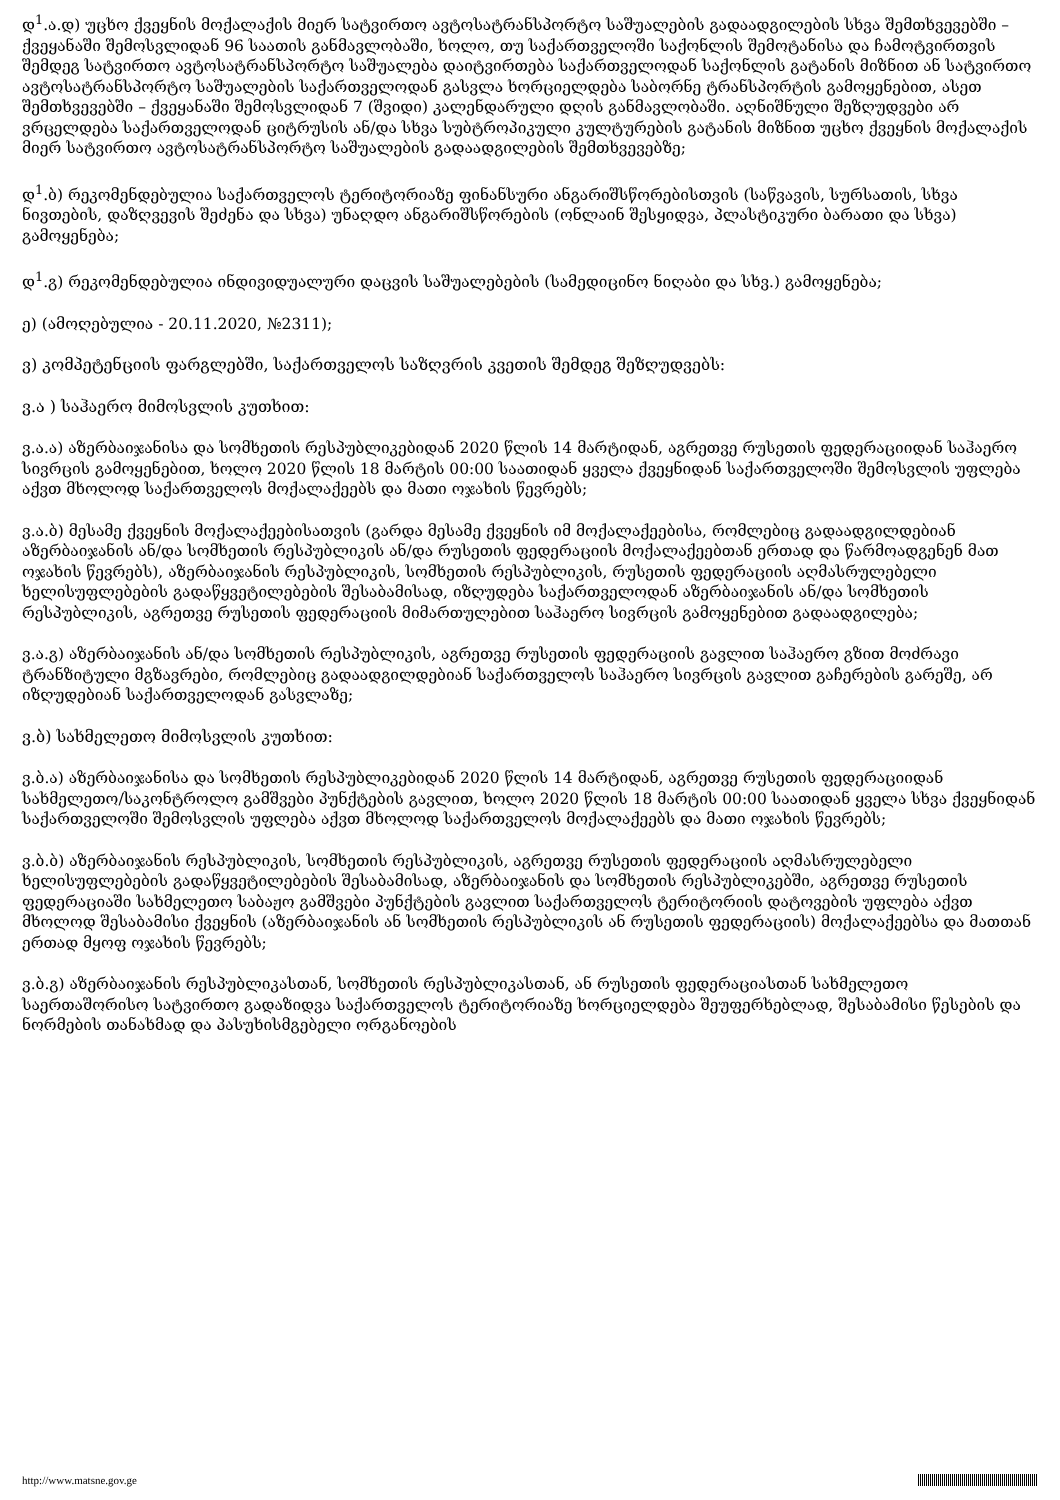დ<sup>1</sup>.ა.დ) უცხო ქვეყნის მოქალაქის მიერ სატვირთო ავტოსატრანსპორტო საშუალების გადაადგილების სხვა შემთხვევებში – ქვეყანაში შემოსვლიდან 96 საათის განმავლობაში, ხოლო, თუ საქართველოში საქონლის შემოტანისა და ჩამოტვირთვის შემდეგ სატვირთო ავტოსატრანსპორტო საშუალება დაიტვირთება საქართველოდან საქონლის გატანის მიზნით ან სატვირთო ავტოსატრანსპორტო საშუალების საქართველოდან გასვლა ხორციელდება საბორნე ტრანსპორტის გამოყენებით, ასეთ შემთხვევებში – ქვეყანაში შემოსვლიდან 7 (შვიდი) კალენდარული დღის განმავლობაში. აღნიშნული შეზღუდვები არ ვრცელდება საქართველოდან ციტრუსის ან/და სხვა სუბტროპიკული კულტურების გატანის მიზნით უცხო ქვეყნის მოქალაქის მიერ სატვირთო ავტოსატრანსპორტო საშუალების გადაადგილების შემთხვევებზე;
დ<sup>1</sup>.ბ) რეკომენდებულია საქართველოს ტერიტორიაზე ფინანსური ანგარიშსწორებისთვის (საწვავის, სურსათის, სხვა ნივთების, დაზღვევის შეძენა და სხვა) უნაღდო ანგარიშსწორების (ონლაინ შესყიდვა, პლასტიკური ბარათი და სხვა) გამოყენება;
დ<sup>1</sup>.გ) რეკომენდებულია ინდივიდუალური დაცვის საშუალებების (სამედიცინო ნიღაბი და სხვ.) გამოყენება;
ე) (ამოღებულია - 20.11.2020, №2311);
ვ) კომპეტენციის ფარგლებში, საქართველოს საზღვრის კვეთის შემდეგ შეზღუდვებს:
ვ.ა ) საჰაერო მიმოსვლის კუთხით:
ვ.ა.ა) აზერბაიჯანისა და სომხეთის რესპუბლიკებიდან 2020 წლის 14 მარტიდან, აგრეთვე რუსეთის ფედერაციიდან საჰაერო სივრცის გამოყენებით, ხოლო 2020 წლის 18 მარტის 00:00 საათიდან ყველა ქვეყნიდან საქართველოში შემოსვლის უფლება აქვთ მხოლოდ საქართველოს მოქალაქეებს და მათი ოჯახის წევრებს;
ვ.ა.ბ) მესამე ქვეყნის მოქალაქეებისათვის (გარდა მესამე ქვეყნის იმ მოქალაქეებისა, რომლებიც გადაადგილდებიან აზერბაიჯანის ან/და სომხეთის რესპუბლიკის ან/და რუსეთის ფედერაციის მოქალაქეებთან ერთად და წარმოადგენენ მათ ოჯახის წევრებს), აზერბაიჯანის რესპუბლიკის, სომხეთის რესპუბლიკის, რუსეთის ფედერაციის აღმასრულებელი ხელისუფლებების გადაწყვეტილებების შესაბამისად, იზღუდება საქართველოდან აზერბაიჯანის ან/და სომხეთის რესპუბლიკის, აგრეთვე რუსეთის ფედერაციის მიმართულებით საჰაერო სივრცის გამოყენებით გადაადგილება;
ვ.ა.გ) აზერბაიჯანის ან/და სომხეთის რესპუბლიკის, აგრეთვე რუსეთის ფედერაციის გავლით საჰაერო გზით მოძრავი ტრანზიტული მგზავრები, რომლებიც გადაადგილდებიან საქართველოს საჰაერო სივრცის გავლით გაჩერების გარეშე, არ იზღუდებიან საქართველოდან გასვლაზე;
ვ.ბ) სახმელეთო მიმოსვლის კუთხით:
ვ.ბ.ა) აზერბაიჯანისა და სომხეთის რესპუბლიკებიდან 2020 წლის 14 მარტიდან, აგრეთვე რუსეთის ფედერაციიდან სახმელეთო/საკონტროლო გამშვები პუნქტების გავლით, ხოლო 2020 წლის 18 მარტის 00:00 საათიდან ყველა სხვა ქვეყნიდან საქართველოში შემოსვლის უფლება აქვთ მხოლოდ საქართველოს მოქალაქეებს და მათი ოჯახის წევრებს;
ვ.ბ.ბ) აზერბაიჯანის რესპუბლიკის, სომხეთის რესპუბლიკის, აგრეთვე რუსეთის ფედერაციის აღმასრულებელი ხელისუფლებების გადაწყვეტილებების შესაბამისად, აზერბაიჯანის და სომხეთის რესპუბლიკებში, აგრეთვე რუსეთის ფედერაციაში სახმელეთო საბაჟო გამშვები პუნქტების გავლით საქართველოს ტერიტორიის დატოვების უფლება აქვთ მხოლოდ შესაბამისი ქვეყნის (აზერბაიჯანის ან სომხეთის რესპუბლიკის ან რუსეთის ფედერაციის) მოქალაქეებსა და მათთან ერთად მყოფ ოჯახის წევრებს;
ვ.ბ.გ) აზერბაიჯანის რესპუბლიკასთან, სომხეთის რესპუბლიკასთან, ან რუსეთის ფედერაციასთან სახმელეთო საერთაშორისო სატვირთო გადაზიდვა საქართველოს ტერიტორიაზე ხორციელდება შეუფერხებლად, შესაბამისი წესების და ნორმების თანახმად და პასუხისმგებელი ორგანოების
http://www.matsne.gov.ge